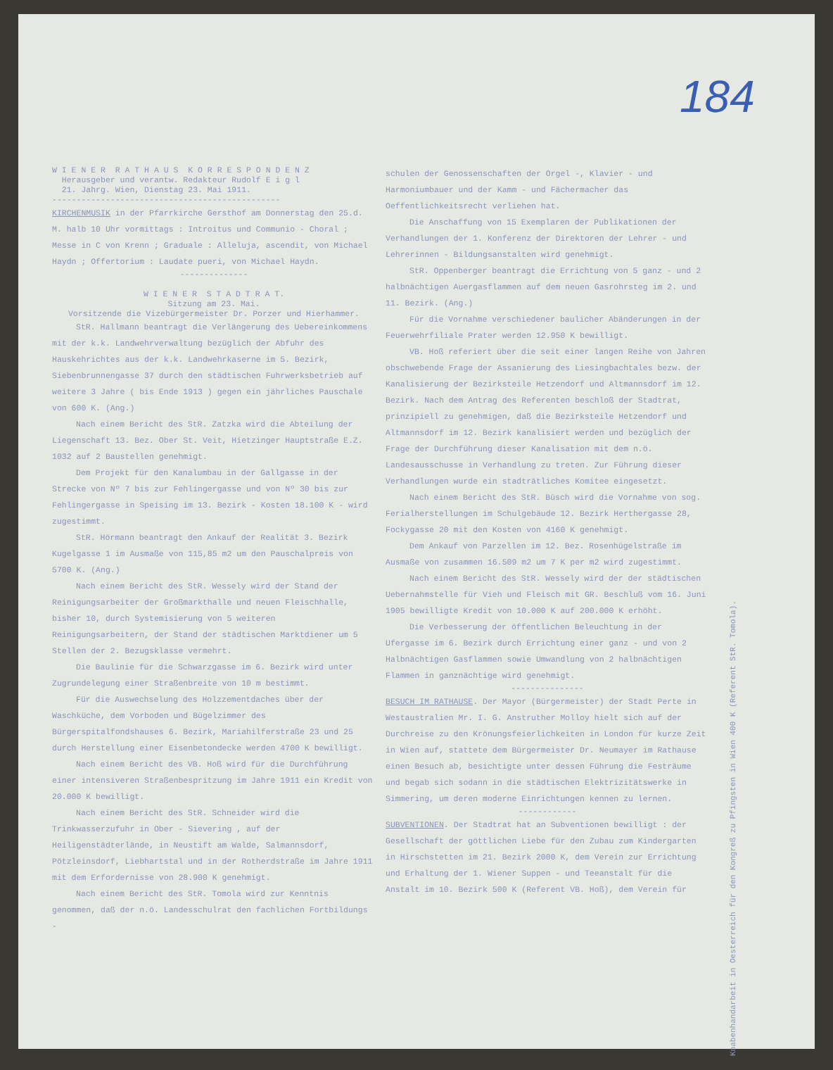184
W I E N E R R A T H A U S K O R R E S P O N D E N Z
Herausgeber und verantw. Redakteur Rudolf E i g l
21. Jahrg. Wien, Dienstag 23. Mai 1911.
-----------------------------------------------
KIRCHENMUSIK in der Pfarrkirche Gersthof am Donnerstag den 25.d. M. halb 10 Uhr vormittags : Introitus und Communio - Choral ; Messe in C von Krenn ; Graduale : Alleluja, ascendit, von Michael Haydn ; Offertorium : Laudate pueri, von Michael Haydn.
--------------
W I E N E R S T A D T R A T.
Sitzung am 23. Mai.
Vorsitzende die Vizebürgermeister Dr. Porzer und Hierhammer.
StR. Hallmann beantragt die Verlängerung des Uebereinkommens mit der k.k. Landwehrverwaltung bezüglich der Abfuhr des Hauskehrichtes aus der k.k. Landwehrkaserne im 5. Bezirk, Siebenbrunnengasse 37 durch den städtischen Fuhrwerksbetrieb auf weitere 3 Jahre ( bis Ende 1913 ) gegen ein jährliches Pauschale von 600 K. (Ang.)
Nach einem Bericht des StR. Zatzka wird die Abteilung der Liegenschaft 13. Bez. Ober St. Veit, Hietzinger Hauptstraße E.Z. 1032 auf 2 Baustellen genehmigt.
Dem Projekt für den Kanalumbau in der Gallgasse in der Strecke von Nº 7 bis zur Fehlingergasse und von Nº 30 bis zur Fehlingergasse in Speising im 13. Bezirk - Kosten 18.100 K - wird zugestimmt.
StR. Hörmann beantragt den Ankauf der Realität 3. Bezirk Kugelgasse 1 im Ausmaße von 115,85 m2 um den Pauschalpreis von 5700 K. (Ang.)
Nach einem Bericht des StR. Wessely wird der Stand der Reinigungsarbeiter der Großmarkthalle und neuen Fleischhalle, bisher 10, durch Systemisierung von 5 weiteren Reinigungsarbeitern, der Stand der städtischen Marktdiener um 5 Stellen der 2. Bezugsklasse vermehrt.
Die Baulinie für die Schwarzgasse im 6. Bezirk wird unter Zugrundelegung einer Straßenbreite von 10 m bestimmt.
Für die Auswechselung des Holzzementdaches über der Waschküche, dem Vorboden und Bügelzimmer des Bürgerspitalfondshauses 6. Bezirk, Mariahilferstraße 23 und 25 durch Herstellung einer Eisenbetondecke werden 4700 K bewilligt.
Nach einem Bericht des VB. Hoß wird für die Durchführung einer intensiveren Straßenbespritzung im Jahre 1911 ein Kredit von 20.000 K bewilligt.
Nach einem Bericht des StR. Schneider wird die Trinkwasserzufuhr in Ober - Sievering , auf der Heiligenstädterlände, in Neustift am Walde, Salmannsdorf, Pötzleinsdorf, Liebhartstal und in der Rotherdstraße im Jahre 1911 mit dem Erfordernisse von 28.900 K genehmigt.
Nach einem Bericht des StR. Tomola wird zur Kenntnis genommen, daß der n.ö. Landesschulrat den fachlichen Fortbildungs -
schulen der Genossenschaften der Orgel -, Klavier - und Harmoniumbauer und der Kamm - und Fächermacher das Oeffentlichkeitsrecht verliehen hat.
Die Anschaffung von 15 Exemplaren der Publikationen der Verhandlungen der 1. Konferenz der Direktoren der Lehrer - und Lehrerinnen - Bildungsanstalten wird genehmigt.
StR. Oppenberger beantragt die Errichtung von 5 ganz - und 2 halbnächtigen Auergasflammen auf dem neuen Gasrohrsteg im 2. und 11. Bezirk. (Ang.)
Für die Vornahme verschiedener baulicher Abänderungen in der Feuerwehrfiliale Prater werden 12.950 K bewilligt.
VB. Hoß referiert über die seit einer langen Reihe von Jahren obschwebende Frage der Assanierung des Liesingbachtales bezw. der Kanalisierung der Bezirksteile Hetzendorf und Altmannsdorf im 12. Bezirk. Nach dem Antrag des Referenten beschloß der Stadtrat, prinzipiell zu genehmigen, daß die Bezirksteile Hetzendorf und Altmannsdorf im 12. Bezirk kanalisiert werden und bezüglich der Frage der Durchführung dieser Kanalisation mit dem n.ö. Landesausschusse in Verhandlung zu treten. Zur Führung dieser Verhandlungen wurde ein stadträtliches Komitee eingesetzt.
Nach einem Bericht des StR. Büsch wird die Vornahme von sog. Ferialherstellungen im Schulgebäude 12. Bezirk Herthergasse 28, Fockygasse 20 mit den Kosten von 4160 K genehmigt.
Dem Ankauf von Parzellen im 12. Bez. Rosenhügelstraße im Ausmaße von zusammen 16.509 m2 um 7 K per m2 wird zugestimmt.
Nach einem Bericht des StR. Wessely wird der der städtischen Uebernahmstelle für Vieh und Fleisch mit GR. Beschluß vom 16. Juni 1905 bewilligte Kredit von 10.000 K auf 200.000 K erhöht.
Die Verbesserung der öffentlichen Beleuchtung in der Ufergasse im 6. Bezirk durch Errichtung einer ganz - und von 2 Halbnächtigen Gasflammen sowie Umwandlung von 2 halbnächtigen Flammen in ganznächtige wird genehmigt.
---------------
BESUCH IM RATHAUSE. Der Mayor (Bürgermeister) der Stadt Perte in Westaustralien Mr. I. G. Anstruther Molloy hielt sich auf der Durchreise zu den Krönungsfeierlichkeiten in London für kurze Zeit in Wien auf, stattete dem Bürgermeister Dr. Neumayer im Rathause einen Besuch ab, besichtigte unter dessen Führung die Festräume und begab sich sodann in die städtischen Elektrizitätswerke in Simmering, um deren moderne Einrichtungen kennen zu lernen.
------------
SUBVENTIONEN. Der Stadtrat hat an Subventionen bewilligt : der Gesellschaft der göttlichen Liebe für den Zubau zum Kindergarten in Hirschstetten im 21. Bezirk 2000 K, dem Verein zur Errichtung und Erhaltung der 1. Wiener Suppen - und Teeanstalt für die Anstalt im 10. Bezirk 500 K (Referent VB. Hoß), dem Verein für
Knabenhandarbeit in Oesterreich für den Kongreß zu Pfingsten in Wien 400 K (Referent StR. Tomola).